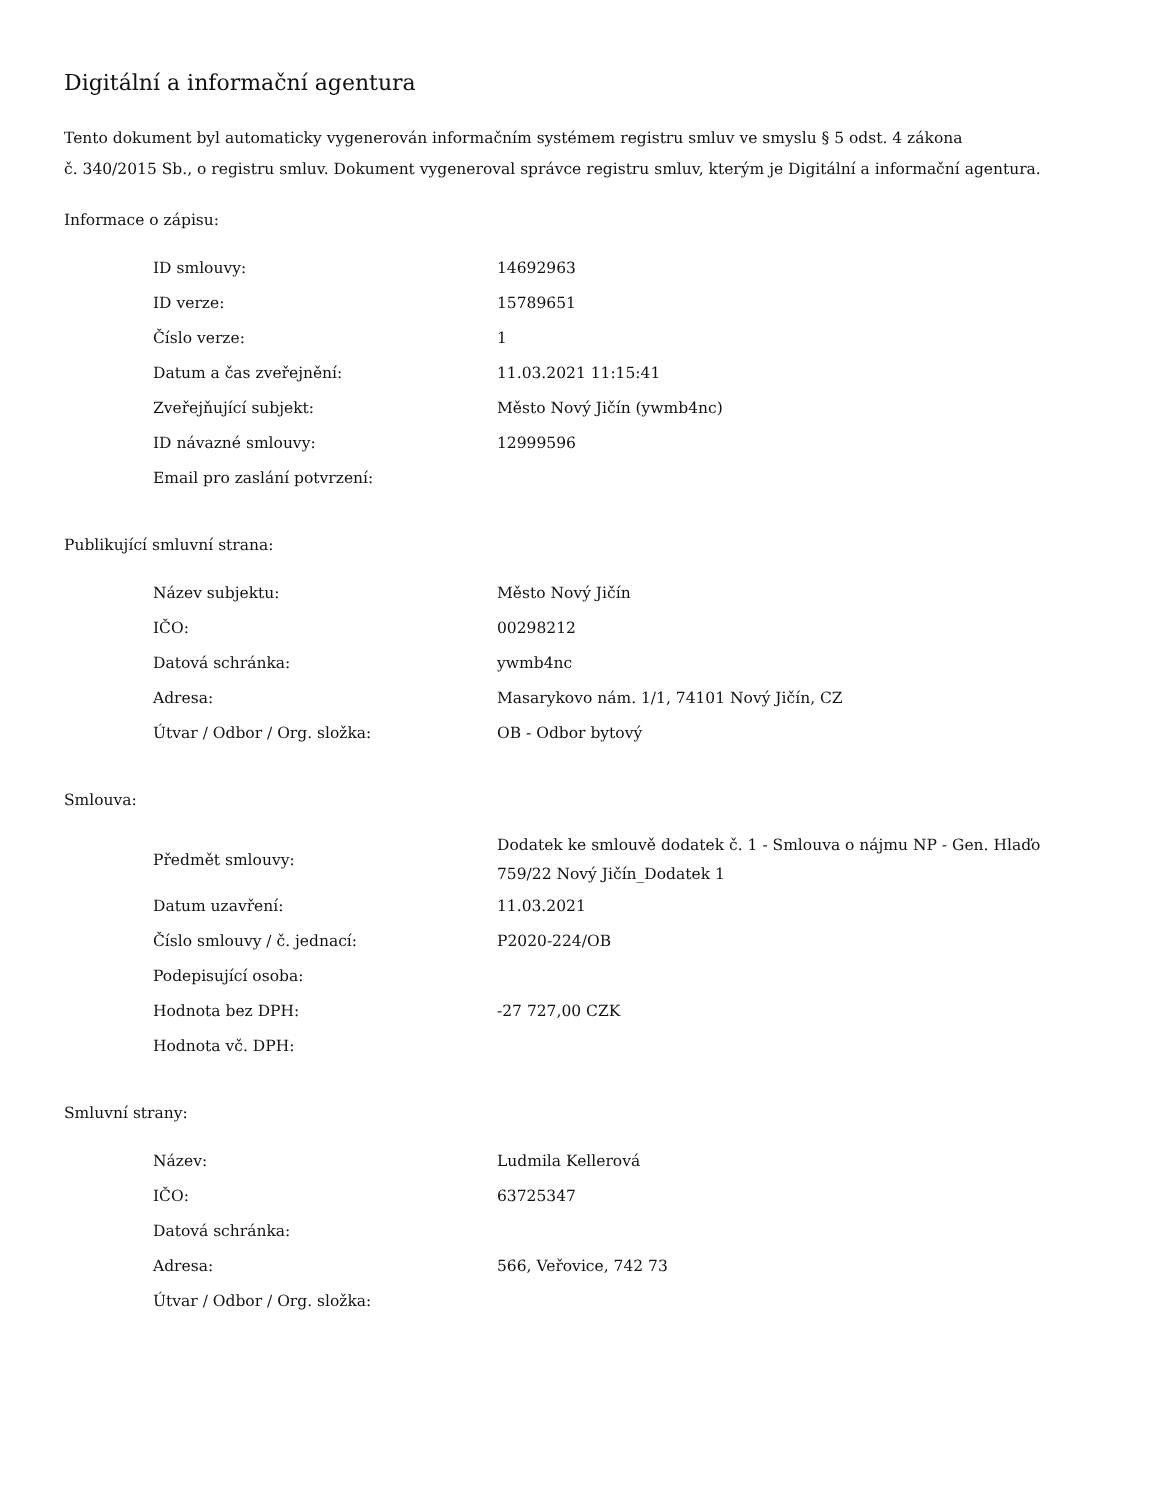Digitální a informační agentura
Tento dokument byl automaticky vygenerován informačním systémem registru smluv ve smyslu § 5 odst. 4 zákona
č. 340/2015 Sb., o registru smluv. Dokument vygeneroval správce registru smluv, kterým je Digitální a informační agentura.
Informace o zápisu:
| ID smlouvy: | 14692963 |
| ID verze: | 15789651 |
| Číslo verze: | 1 |
| Datum a čas zveřejnění: | 11.03.2021 11:15:41 |
| Zveřejňující subjekt: | Město Nový Jičín (ywmb4nc) |
| ID návazné smlouvy: | 12999596 |
| Email pro zaslání potvrzení: | |
Publikující smluvní strana:
| Název subjektu: | Město Nový Jičín |
| IČO: | 00298212 |
| Datová schránka: | ywmb4nc |
| Adresa: | Masarykovo nám. 1/1, 74101 Nový Jičín, CZ |
| Útvar / Odbor / Org. složka: | OB - Odbor bytový |
Smlouva:
| Předmět smlouvy: | Dodatek ke smlouvě dodatek č. 1 - Smlouva o nájmu NP - Gen. Hlaďo 759/22 Nový Jičín_Dodatek 1 |
| Datum uzavření: | 11.03.2021 |
| Číslo smlouvy / č. jednací: | P2020-224/OB |
| Podepisující osoba: | |
| Hodnota bez DPH: | -27 727,00 CZK |
| Hodnota vč. DPH: | |
Smluvní strany:
| Název: | Ludmila Kellerová |
| IČO: | 63725347 |
| Datová schránka: | |
| Adresa: | 566, Veřovice, 742 73 |
| Útvar / Odbor / Org. složka: | |